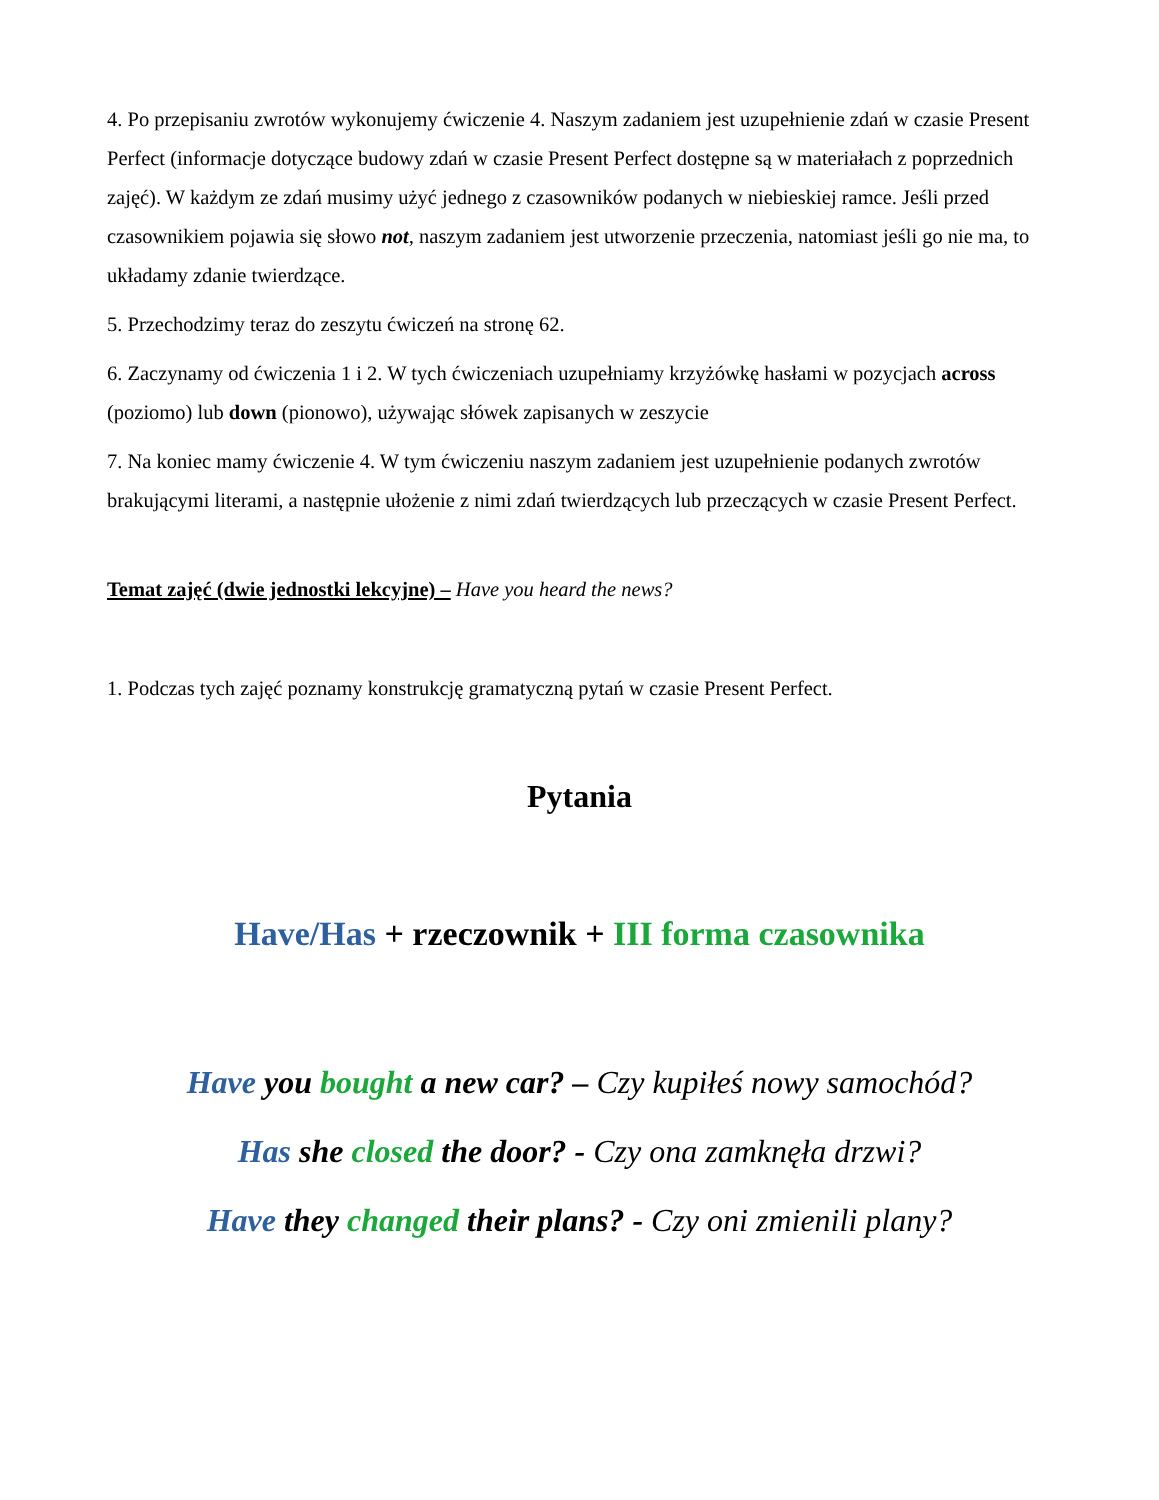4. Po przepisaniu zwrotów wykonujemy ćwiczenie 4. Naszym zadaniem jest uzupełnienie zdań w czasie Present Perfect (informacje dotyczące budowy zdań w czasie Present Perfect dostępne są w materiałach z poprzednich zajęć). W każdym ze zdań musimy użyć jednego z czasowników podanych w niebieskiej ramce. Jeśli przed czasownikiem pojawia się słowo not, naszym zadaniem jest utworzenie przeczenia, natomiast jeśli go nie ma, to układamy zdanie twierdzące.
5. Przechodzimy teraz do zeszytu ćwiczeń na stronę 62.
6. Zaczynamy od ćwiczenia 1 i 2. W tych ćwiczeniach uzupełniamy krzyżówkę hasłami w pozycjach across (poziomo) lub down (pionowo), używając słówek zapisanych w zeszycie
7. Na koniec mamy ćwiczenie 4. W tym ćwiczeniu naszym zadaniem jest uzupełnienie podanych zwrotów brakującymi literami, a następnie ułożenie z nimi zdań twierdzących lub przeczących w czasie Present Perfect.
Temat zajęć (dwie jednostki lekcyjne) – Have you heard the news?
1. Podczas tych zajęć poznamy konstrukcję gramatyczną pytań w czasie Present Perfect.
Pytania
Have/Has + rzeczownik + III forma czasownika
Have you bought a new car? – Czy kupiłeś nowy samochód?
Has she closed the door? - Czy ona zamknęła drzwi?
Have they changed their plans? - Czy oni zmienili plany?